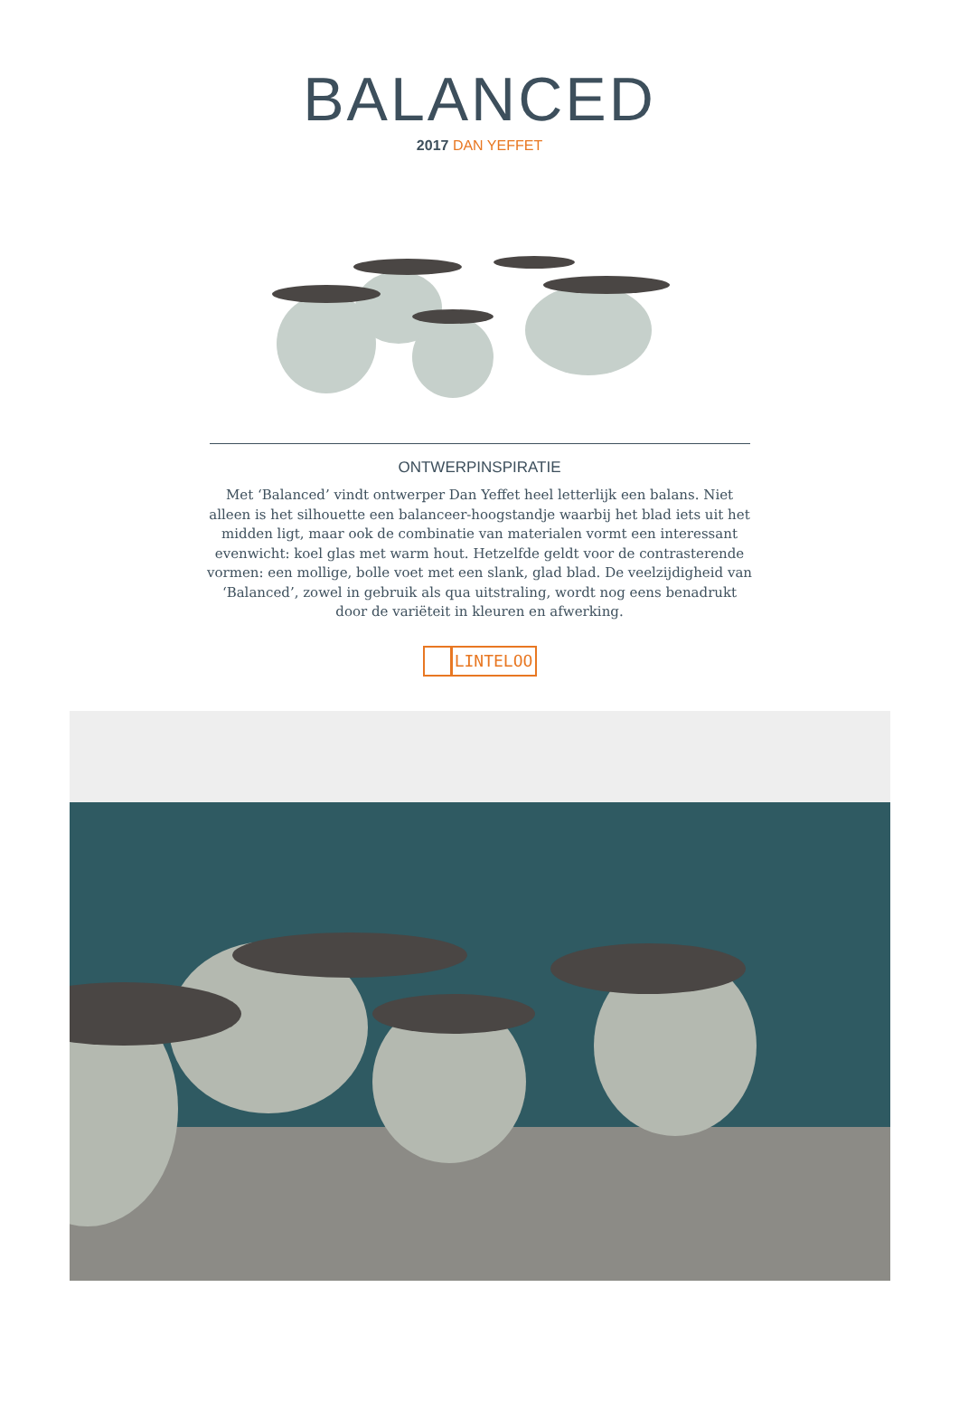BALANCED
2017 DAN YEFFET
ONTWERPINSPIRATIE
Met ‘Balanced’ vindt ontwerper Dan Yeffet heel letterlijk een balans. Niet alleen is het silhouette een balanceer-hoogstandje waarbij het blad iets uit het midden ligt, maar ook de combinatie van materialen vormt een interessant evenwicht: koel glas met warm hout. Hetzelfde geldt voor de contrasterende vormen: een mollige, bolle voet met een slank, glad blad. De veelzijdigheid van ‘Balanced’, zowel in gebruik als qua uitstraling, wordt nog eens benadrukt door de variëteit in kleuren en afwerking.
LINTELOO